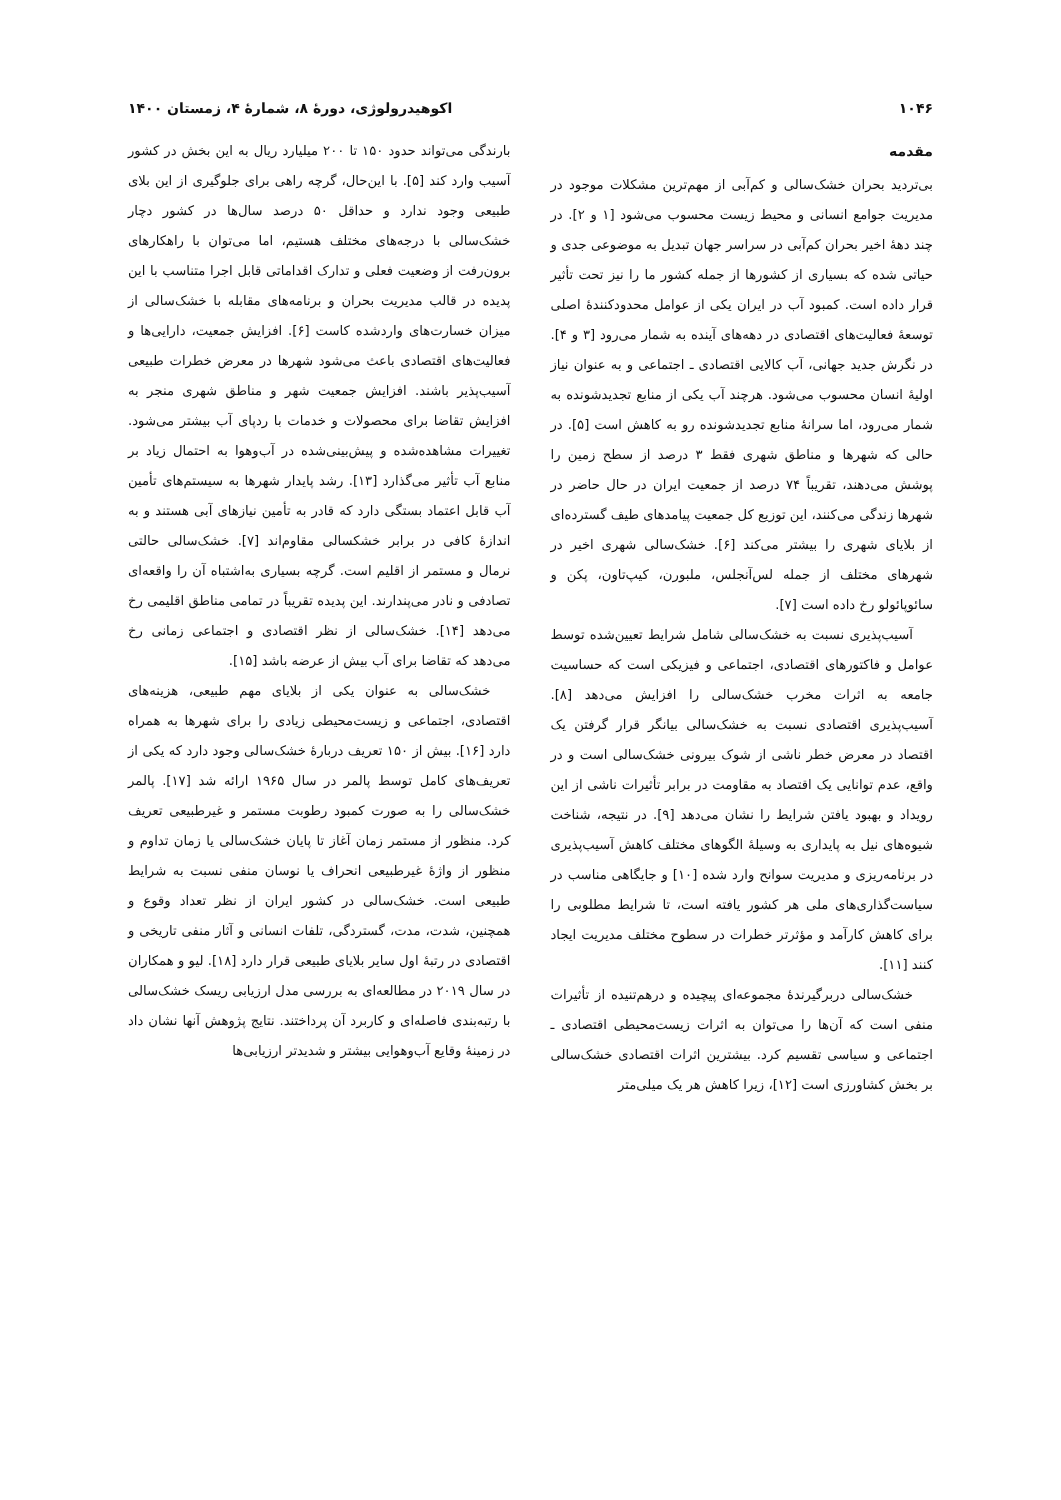۱۰۴۶ اکوهیدرولوژی، دورهٔ ۸، شمارهٔ ۴، زمستان ۱۴۰۰
مقدمه
بی‌تردید بحران خشک‌سالی و کم‌آبی از مهم‌ترین مشکلات موجود در مدیریت جوامع انسانی و محیط زیست محسوب می‌شود [۱ و ۲]. در چند دههٔ اخیر بحران کم‌آبی در سراسر جهان تبدیل به موضوعی جدی و حیاتی شده که بسیاری از کشورها از جمله کشور ما را نیز تحت تأثیر قرار داده است. کمبود آب در ایران یکی از عوامل محدودکنندهٔ اصلی توسعهٔ فعالیت‌های اقتصادی در دهه‌های آینده به شمار می‌رود [۳ و ۴]. در نگرش جدید جهانی، آب کالایی اقتصادی ـ اجتماعی و به عنوان نیاز اولیهٔ انسان محسوب می‌شود. هرچند آب یکی از منابع تجدیدشونده به شمار می‌رود، اما سرانهٔ منابع تجدیدشونده رو به کاهش است [۵]. در حالی که شهرها و مناطق شهری فقط ۳ درصد از سطح زمین را پوشش می‌دهند، تقریباً ۷۴ درصد از جمعیت ایران در حال حاضر در شهرها زندگی می‌کنند، این توزیع کل جمعیت پیامدهای طیف گسترده‌ای از بلایای شهری را بیشتر می‌کند [۶]. خشک‌سالی شهری اخیر در شهرهای مختلف از جمله لس‌آنجلس، ملبورن، کیپ‌تاون، پکن و سائوپائولو رخ داده است [۷].
آسیب‌پذیری نسبت به خشک‌سالی شامل شرایط تعیین‌شده توسط عوامل و فاکتورهای اقتصادی، اجتماعی و فیزیکی است که حساسیت جامعه به اثرات مخرب خشک‌سالی را افزایش می‌دهد [۸]. آسیب‌پذیری اقتصادی نسبت به خشک‌سالی بیانگر قرار گرفتن یک اقتصاد در معرض خطر ناشی از شوک بیرونی خشک‌سالی است و در واقع، عدم توانایی یک اقتصاد به مقاومت در برابر تأثیرات ناشی از این رویداد و بهبود یافتن شرایط را نشان می‌دهد [۹]. در نتیجه، شناخت شیوه‌های نیل به پایداری به وسیلهٔ الگوهای مختلف کاهش آسیب‌پذیری در برنامه‌ریزی و مدیریت سوانح وارد شده [۱۰] و جایگاهی مناسب در سیاست‌گذاری‌های ملی هر کشور یافته است، تا شرایط مطلوبی را برای کاهش کارآمد و مؤثرتر خطرات در سطوح مختلف مدیریت ایجاد کنند [۱۱].
خشک‌سالی دربرگیرندهٔ مجموعه‌ای پیچیده و درهم‌تنیده از تأثیرات منفی است که آن‌ها را می‌توان به اثرات زیست‌محیطی اقتصادی ـ اجتماعی و سیاسی تقسیم کرد. بیشترین اثرات اقتصادی خشک‌سالی بر بخش کشاورزی است [۱۲]، زیرا کاهش هر یک میلی‌متر
بارندگی می‌تواند حدود ۱۵۰ تا ۲۰۰ میلیارد ریال به این بخش در کشور آسیب وارد کند [۵]. با این‌حال، گرچه راهی برای جلوگیری از این بلای طبیعی وجود ندارد و حداقل ۵۰ درصد سال‌ها در کشور دچار خشک‌سالی با درجه‌های مختلف هستیم، اما می‌توان با راهکارهای برون‌رفت از وضعیت فعلی و تدارک اقداماتی قابل اجرا متناسب با این پدیده در قالب مدیریت بحران و برنامه‌های مقابله با خشک‌سالی از میزان خسارت‌های واردشده کاست [۶]. افزایش جمعیت، دارایی‌ها و فعالیت‌های اقتصادی باعث می‌شود شهرها در معرض خطرات طبیعی آسیب‌پذیر باشند. افزایش جمعیت شهر و مناطق شهری منجر به افزایش تقاضا برای محصولات و خدمات با ردپای آب بیشتر می‌شود. تغییرات مشاهده‌شده و پیش‌بینی‌شده در آب‌وهوا به احتمال زیاد بر منابع آب تأثیر می‌گذارد [۱۳]. رشد پایدار شهرها به سیستم‌های تأمین آب قابل اعتماد بستگی دارد که قادر به تأمین نیازهای آبی هستند و به اندازهٔ کافی در برابر خشکسالی مقاوم‌اند [۷]. خشک‌سالی حالتی نرمال و مستمر از اقلیم است. گرچه بسیاری به‌اشتباه آن را واقعه‌ای تصادفی و نادر می‌پندارند. این پدیده تقریباً در تمامی مناطق اقلیمی رخ می‌دهد [۱۴]. خشک‌سالی از نظر اقتصادی و اجتماعی زمانی رخ می‌دهد که تقاضا برای آب بیش از عرضه باشد [۱۵].
خشک‌سالی به عنوان یکی از بلایای مهم طبیعی، هزینه‌های اقتصادی، اجتماعی و زیست‌محیطی زیادی را برای شهرها به همراه دارد [۱۶]. بیش از ۱۵۰ تعریف دربارهٔ خشک‌سالی وجود دارد که یکی از تعریف‌های کامل توسط پالمر در سال ۱۹۶۵ ارائه شد [۱۷]. پالمر خشک‌سالی را به صورت کمبود رطوبت مستمر و غیرطبیعی تعریف کرد. منظور از مستمر زمان آغاز تا پایان خشک‌سالی یا زمان تداوم و منظور از واژهٔ غیرطبیعی انحراف یا نوسان منفی نسبت به شرایط طبیعی است. خشک‌سالی در کشور ایران از نظر تعداد وقوع و همچنین، شدت، مدت، گستردگی، تلفات انسانی و آثار منفی تاریخی و اقتصادی در رتبهٔ اول سایر بلایای طبیعی قرار دارد [۱۸]. لیو و همکاران در سال ۲۰۱۹ در مطالعه‌ای به بررسی مدل ارزیابی ریسک خشک‌سالی با رتبه‌بندی فاصله‌ای و کاربرد آن پرداختند. نتایج پژوهش آنها نشان داد در زمینهٔ وقایع آب‌وهوایی بیشتر و شدیدتر ارزیابی‌ها